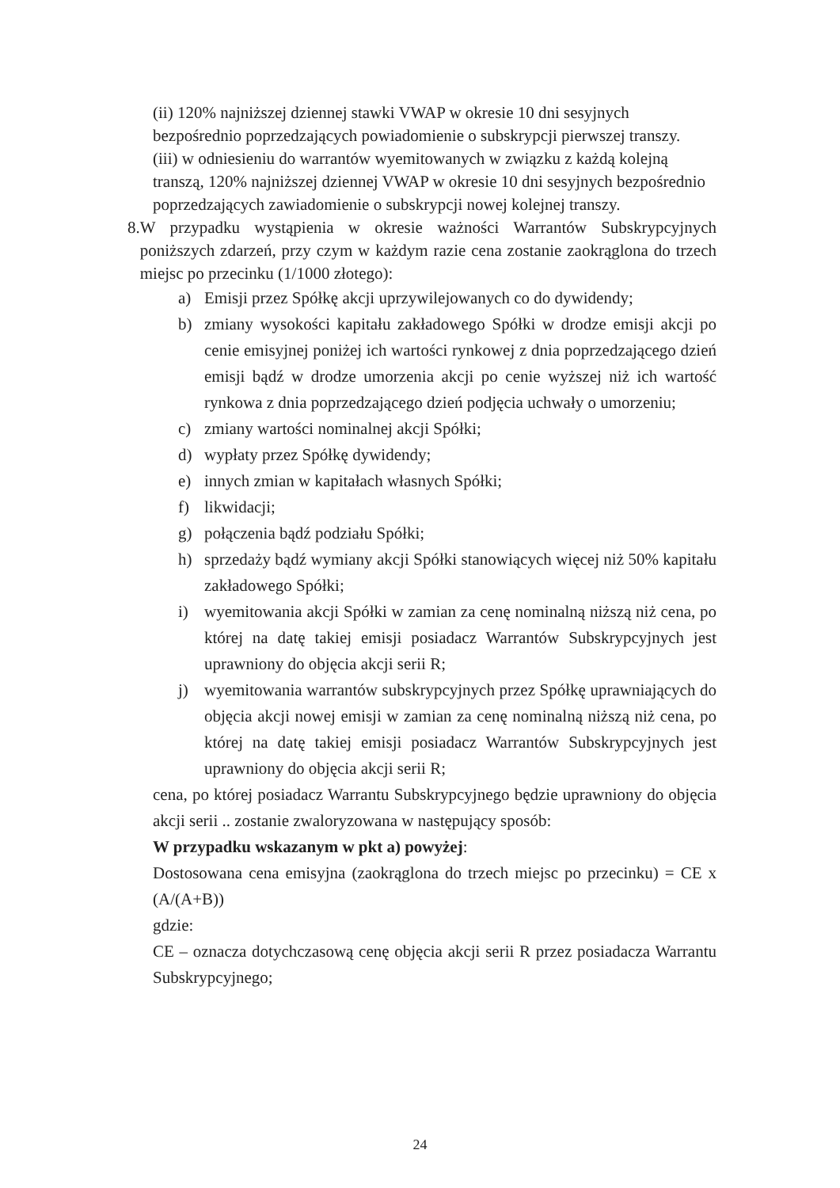(ii) 120% najniższej dziennej stawki VWAP w okresie 10 dni sesyjnych bezpośrednio poprzedzających powiadomienie o subskrypcji pierwszej transzy.
(iii) w odniesieniu do warrantów wyemitowanych w związku z każdą kolejną transzą, 120% najniższej dziennej VWAP w okresie 10 dni sesyjnych bezpośrednio poprzedzających zawiadomienie o subskrypcji nowej kolejnej transzy.
8. W przypadku wystąpienia w okresie ważności Warrantów Subskrypcyjnych poniższych zdarzeń, przy czym w każdym razie cena zostanie zaokrąglona do trzech miejsc po przecinku (1/1000 złotego):
a) Emisji przez Spółkę akcji uprzywilejowanych co do dywidendy;
b) zmiany wysokości kapitału zakładowego Spółki w drodze emisji akcji po cenie emisyjnej poniżej ich wartości rynkowej z dnia poprzedzającego dzień emisji bądź w drodze umorzenia akcji po cenie wyższej niż ich wartość rynkowa z dnia poprzedzającego dzień podjęcia uchwały o umorzeniu;
c) zmiany wartości nominalnej akcji Spółki;
d) wypłaty przez Spółkę dywidendy;
e) innych zmian w kapitałach własnych Spółki;
f) likwidacji;
g) połączenia bądź podziału Spółki;
h) sprzedaży bądź wymiany akcji Spółki stanowiących więcej niż 50% kapitału zakładowego Spółki;
i) wyemitowania akcji Spółki w zamian za cenę nominalną niższą niż cena, po której na datę takiej emisji posiadacz Warrantów Subskrypcyjnych jest uprawniony do objęcia akcji serii R;
j) wyemitowania warrantów subskrypcyjnych przez Spółkę uprawniających do objęcia akcji nowej emisji w zamian za cenę nominalną niższą niż cena, po której na datę takiej emisji posiadacz Warrantów Subskrypcyjnych jest uprawniony do objęcia akcji serii R;
cena, po której posiadacz Warrantu Subskrypcyjnego będzie uprawniony do objęcia akcji serii .. zostanie zwaloryzowana w następujący sposób:
W przypadku wskazanym w pkt a) powyżej:
Dostosowana cena emisyjna (zaokrąglona do trzech miejsc po przecinku) = CE x (A/(A+B))
gdzie:
CE – oznacza dotychczasową cenę objęcia akcji serii R przez posiadacza Warrantu Subskrypcyjnego;
24